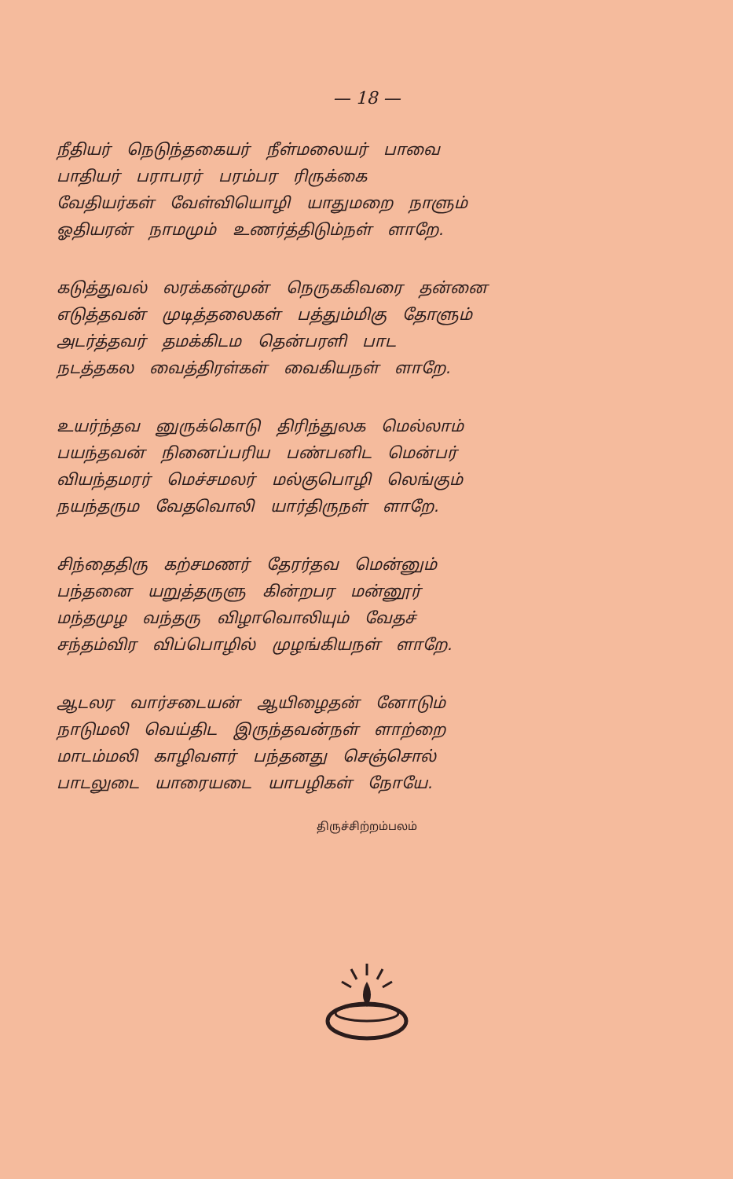— 18 —
நீதியர் நெடுந்தகையர் நீள்மலையர் பாவை
பாதியர் பராபரர் பரம்பர ரிருக்கை
வேதியர்கள் வேள்வியொழி யாதுமறை நாளும்
ஓதியரன் நாமமும் உணர்த்திடும்நள் ளாறே.
கடுத்துவல் லரக்கன்முன் நெருககிவரை தன்னை
எடுத்தவன் முடித்தலைகள் பத்தும்மிகு தோளும்
அடர்த்தவர் தமக்கிடம தென்பரளி பாட
நடத்தகல வைத்திரள்கள் வைகியநள் ளாறே.
உயர்ந்தவ னுருக்கொடு திரிந்துலக மெல்லாம்
பயந்தவன் நினைப்பரிய பண்பனிட மென்பர்
வியந்தமரர் மெச்சமலர் மல்குபொழி லெங்கும்
நயந்தரும வேதவொலி யார்திருநள் ளாறே.
சிந்தைதிரு கற்சமணர் தேரர்தவ மென்னும்
பந்தனை யறுத்தருளு கின்றபர மன்னூர்
மந்தமுழ வந்தரு விழாவொலியும் வேதச்
சந்தம்விர விப்பொழில் முழங்கியநள் ளாறே.
ஆடலர வார்சடையன் ஆயிழைதன் னோடும்
நாடுமலி வெய்திட இருந்தவன்நள் ளாற்றை
மாடம்மலி காழிவளர் பந்தனது செஞ்சொல்
பாடலுடை யாரையடை யாபழிகள் நோயே.
திருச்சிற்றம்பலம்